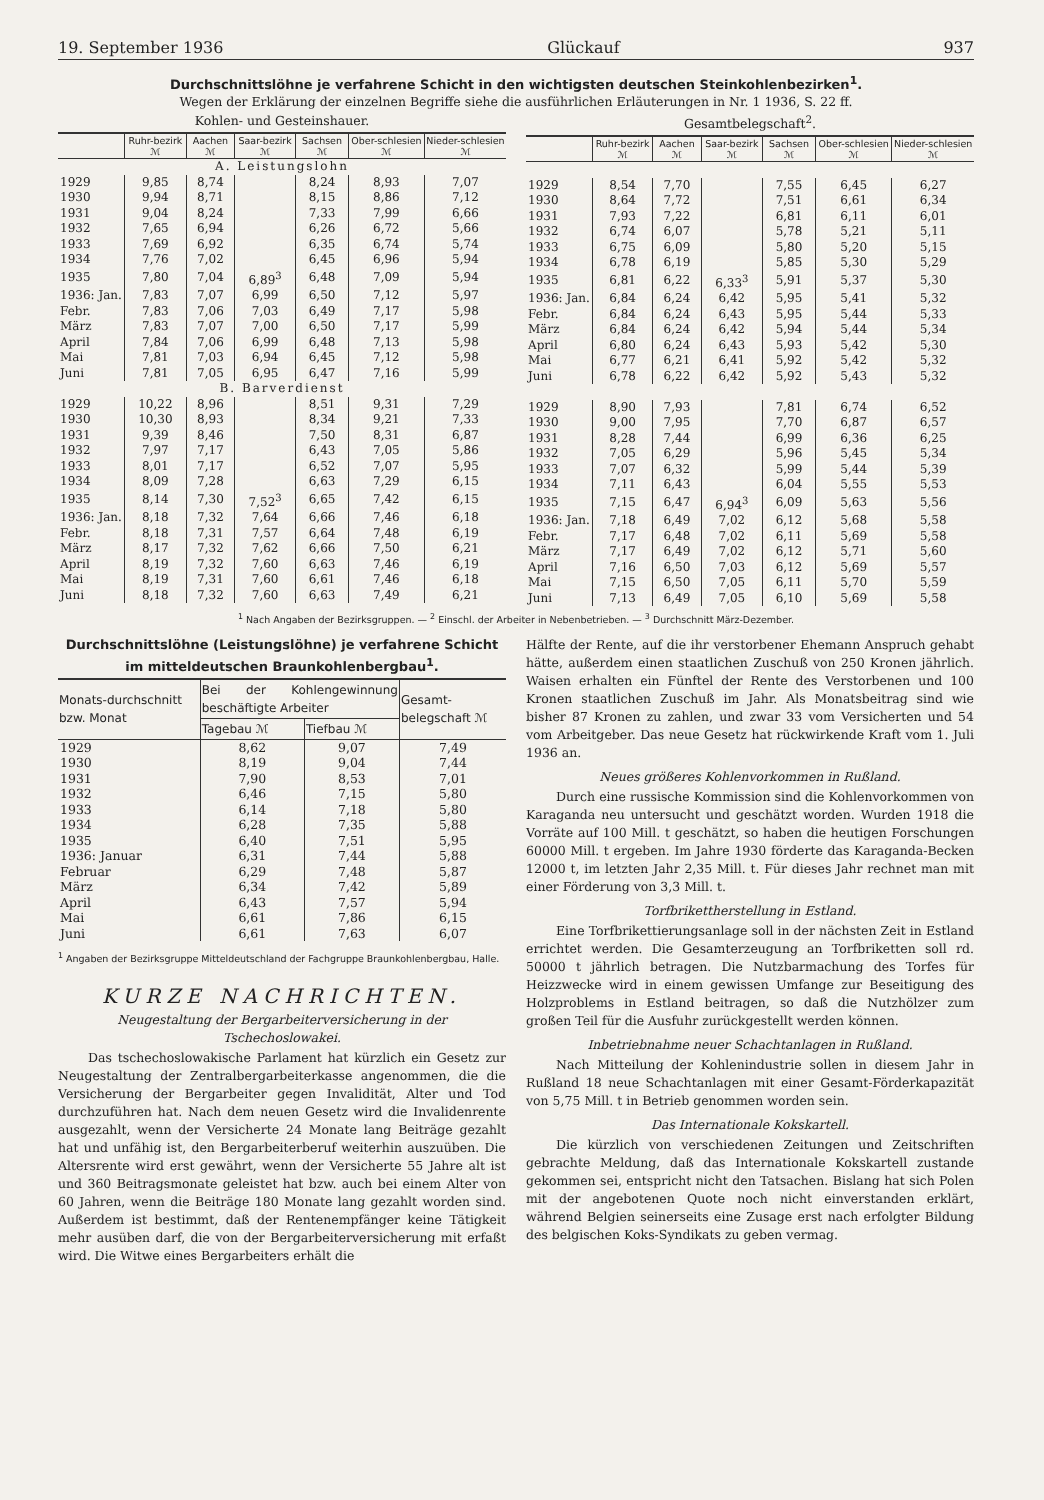19. September 1936 Glückauf 937
Durchschnittslöhne je verfahrene Schicht in den wichtigsten deutschen Steinkohlenbezirken<sup>1</sup>.
Wegen der Erklärung der einzelnen Begriffe siehe die ausführlichen Erläuterungen in Nr. 1 1936, S. 22 ff.
Kohlen- und Gesteinshauer.
| | Ruhr-bezirk ℳ | Aachen ℳ | Saar-bezirk ℳ | Sachsen ℳ | Ober-schlesien ℳ | Nieder-schlesien ℳ |
| --- | --- | --- | --- | --- | --- | --- |
| A. Leistungslohn | | | | | | |
| 1929 | 9,85 | 8,74 | | 8,24 | 8,93 | 7,07 |
| 1930 | 9,94 | 8,71 | | 8,15 | 8,86 | 7,12 |
| 1931 | 9,04 | 8,24 | | 7,33 | 7,99 | 6,66 |
| 1932 | 7,65 | 6,94 | | 6,26 | 6,72 | 5,66 |
| 1933 | 7,69 | 6,92 | | 6,35 | 6,74 | 5,74 |
| 1934 | 7,76 | 7,02 | | 6,45 | 6,96 | 5,94 |
| 1935 | 7,80 | 7,04 | 6,89<sup>3</sup> | 6,48 | 7,09 | 5,94 |
| 1936: Jan. | 7,83 | 7,07 | 6,99 | 6,50 | 7,12 | 5,97 |
| Febr. | 7,83 | 7,06 | 7,03 | 6,49 | 7,17 | 5,98 |
| März | 7,83 | 7,07 | 7,00 | 6,50 | 7,17 | 5,99 |
| April | 7,84 | 7,06 | 6,99 | 6,48 | 7,13 | 5,98 |
| Mai | 7,81 | 7,03 | 6,94 | 6,45 | 7,12 | 5,98 |
| Juni | 7,81 | 7,05 | 6,95 | 6,47 | 7,16 | 5,99 |
| B. Barverdienst | | | | | | |
| 1929 | 10,22 | 8,96 | | 8,51 | 9,31 | 7,29 |
| 1930 | 10,30 | 8,93 | | 8,34 | 9,21 | 7,33 |
| 1931 | 9,39 | 8,46 | | 7,50 | 8,31 | 6,87 |
| 1932 | 7,97 | 7,17 | | 6,43 | 7,05 | 5,86 |
| 1933 | 8,01 | 7,17 | | 6,52 | 7,07 | 5,95 |
| 1934 | 8,09 | 7,28 | | 6,63 | 7,29 | 6,15 |
| 1935 | 8,14 | 7,30 | 7,52<sup>3</sup> | 6,65 | 7,42 | 6,15 |
| 1936: Jan. | 8,18 | 7,32 | 7,64 | 6,66 | 7,46 | 6,18 |
| Febr. | 8,18 | 7,31 | 7,57 | 6,64 | 7,48 | 6,19 |
| März | 8,17 | 7,32 | 7,62 | 6,66 | 7,50 | 6,21 |
| April | 8,19 | 7,32 | 7,60 | 6,63 | 7,46 | 6,19 |
| Mai | 8,19 | 7,31 | 7,60 | 6,61 | 7,46 | 6,18 |
| Juni | 8,18 | 7,32 | 7,60 | 6,63 | 7,49 | 6,21 |
Gesamtbelegschaft<sup>2</sup>.
| | Ruhr-bezirk ℳ | Aachen ℳ | Saar-bezirk ℳ | Sachsen ℳ | Ober-schlesien ℳ | Nieder-schlesien ℳ |
| --- | --- | --- | --- | --- | --- | --- |
| 1929 | 8,54 | 7,70 | | 7,55 | 6,45 | 6,27 |
| 1930 | 8,64 | 7,72 | | 7,51 | 6,61 | 6,34 |
| 1931 | 7,93 | 7,22 | | 6,81 | 6,11 | 6,01 |
| 1932 | 6,74 | 6,07 | | 5,78 | 5,21 | 5,11 |
| 1933 | 6,75 | 6,09 | | 5,80 | 5,20 | 5,15 |
| 1934 | 6,78 | 6,19 | | 5,85 | 5,30 | 5,29 |
| 1935 | 6,81 | 6,22 | 6,33<sup>3</sup> | 5,91 | 5,37 | 5,30 |
| 1936: Jan. | 6,84 | 6,24 | 6,42 | 5,95 | 5,41 | 5,32 |
| Febr. | 6,84 | 6,24 | 6,43 | 5,95 | 5,44 | 5,33 |
| März | 6,84 | 6,24 | 6,42 | 5,94 | 5,44 | 5,34 |
| April | 6,80 | 6,24 | 6,43 | 5,93 | 5,42 | 5,30 |
| Mai | 6,77 | 6,21 | 6,41 | 5,92 | 5,42 | 5,32 |
| Juni | 6,78 | 6,22 | 6,42 | 5,92 | 5,43 | 5,32 |
| 1929 | 8,90 | 7,93 | | 7,81 | 6,74 | 6,52 |
| 1930 | 9,00 | 7,95 | | 7,70 | 6,87 | 6,57 |
| 1931 | 8,28 | 7,44 | | 6,99 | 6,36 | 6,25 |
| 1932 | 7,05 | 6,29 | | 5,96 | 5,45 | 5,34 |
| 1933 | 7,07 | 6,32 | | 5,99 | 5,44 | 5,39 |
| 1934 | 7,11 | 6,43 | | 6,04 | 5,55 | 5,53 |
| 1935 | 7,15 | 6,47 | 6,94<sup>3</sup> | 6,09 | 5,63 | 5,56 |
| 1936: Jan. | 7,18 | 6,49 | 7,02 | 6,12 | 5,68 | 5,58 |
| Febr. | 7,17 | 6,48 | 7,02 | 6,11 | 5,69 | 5,58 |
| März | 7,17 | 6,49 | 7,02 | 6,12 | 5,71 | 5,60 |
| April | 7,16 | 6,50 | 7,03 | 6,12 | 5,69 | 5,57 |
| Mai | 7,15 | 6,50 | 7,05 | 6,11 | 5,70 | 5,59 |
| Juni | 7,13 | 6,49 | 7,05 | 6,10 | 5,69 | 5,58 |
<sup>1</sup> Nach Angaben der Bezirksgruppen. — <sup>2</sup> Einschl. der Arbeiter in Nebenbetrieben. — <sup>3</sup> Durchschnitt März-Dezember.
Durchschnittslöhne (Leistungslöhne) je verfahrene Schicht im mitteldeutschen Braunkohlenbergbau<sup>1</sup>.
| Monats-durchschnitt bzw. Monat | Bei der Kohlengewinnung beschäftigte Arbeiter | | Gesamt-belegschaft ℳ |
| --- | --- | --- | --- |
| | Tagebau ℳ | Tiefbau ℳ | |
| 1929 | 8,62 | 9,07 | 7,49 |
| 1930 | 8,19 | 9,04 | 7,44 |
| 1931 | 7,90 | 8,53 | 7,01 |
| 1932 | 6,46 | 7,15 | 5,80 |
| 1933 | 6,14 | 7,18 | 5,80 |
| 1934 | 6,28 | 7,35 | 5,88 |
| 1935 | 6,40 | 7,51 | 5,95 |
| 1936: Januar | 6,31 | 7,44 | 5,88 |
| Februar | 6,29 | 7,48 | 5,87 |
| März | 6,34 | 7,42 | 5,89 |
| April | 6,43 | 7,57 | 5,94 |
| Mai | 6,61 | 7,86 | 6,15 |
| Juni | 6,61 | 7,63 | 6,07 |
<sup>1</sup> Angaben der Bezirksgruppe Mitteldeutschland der Fachgruppe Braunkohlenbergbau, Halle.
KURZE NACHRICHTEN.
Neugestaltung der Bergarbeiterversicherung in der Tschechoslowakei.
Das tschechoslowakische Parlament hat kürzlich ein Gesetz zur Neugestaltung der Zentralbergarbeiterkasse angenommen, die die Versicherung der Bergarbeiter gegen Invalidität, Alter und Tod durchzuführen hat. Nach dem neuen Gesetz wird die Invalidenrente ausgezahlt, wenn der Versicherte 24 Monate lang Beiträge gezahlt hat und unfähig ist, den Bergarbeiterberuf weiterhin auszuüben. Die Altersrente wird erst gewährt, wenn der Versicherte 55 Jahre alt ist und 360 Beitragsmonate geleistet hat bzw. auch bei einem Alter von 60 Jahren, wenn die Beiträge 180 Monate lang gezahlt worden sind. Außerdem ist bestimmt, daß der Rentenempfänger keine Tätigkeit mehr ausüben darf, die von der Bergarbeiterversicherung mit erfaßt wird. Die Witwe eines Bergarbeiters erhält die
Hälfte der Rente, auf die ihr verstorbener Ehemann Anspruch gehabt hätte, außerdem einen staatlichen Zuschuß von 250 Kronen jährlich. Waisen erhalten ein Fünftel der Rente des Verstorbenen und 100 Kronen staatlichen Zuschuß im Jahr. Als Monatsbeitrag sind wie bisher 87 Kronen zu zahlen, und zwar 33 vom Versicherten und 54 vom Arbeitgeber. Das neue Gesetz hat rückwirkende Kraft vom 1. Juli 1936 an.
Neues größeres Kohlenvorkommen in Rußland.
Durch eine russische Kommission sind die Kohlenvorkommen von Karaganda neu untersucht und geschätzt worden. Wurden 1918 die Vorräte auf 100 Mill. t geschätzt, so haben die heutigen Forschungen 60000 Mill. t ergeben. Im Jahre 1930 förderte das Karaganda-Becken 12000 t, im letzten Jahr 2,35 Mill. t. Für dieses Jahr rechnet man mit einer Förderung von 3,3 Mill. t.
Torfbrikettherstellung in Estland.
Eine Torfbrikettierungsanlage soll in der nächsten Zeit in Estland errichtet werden. Die Gesamterzeugung an Torfbriketten soll rd. 50000 t jährlich betragen. Die Nutzbarmachung des Torfes für Heizzwecke wird in einem gewissen Umfange zur Beseitigung des Holzproblems in Estland beitragen, so daß die Nutzhölzer zum großen Teil für die Ausfuhr zurückgestellt werden können.
Inbetriebnahme neuer Schachtanlagen in Rußland.
Nach Mitteilung der Kohlenindustrie sollen in diesem Jahr in Rußland 18 neue Schachtanlagen mit einer Gesamt-Förderkapazität von 5,75 Mill. t in Betrieb genommen worden sein.
Das Internationale Kokskartell.
Die kürzlich von verschiedenen Zeitungen und Zeitschriften gebrachte Meldung, daß das Internationale Kokskartell zustande gekommen sei, entspricht nicht den Tatsachen. Bislang hat sich Polen mit der angebotenen Quote noch nicht einverstanden erklärt, während Belgien seinerseits eine Zusage erst nach erfolgter Bildung des belgischen Koks-Syndikats zu geben vermag.